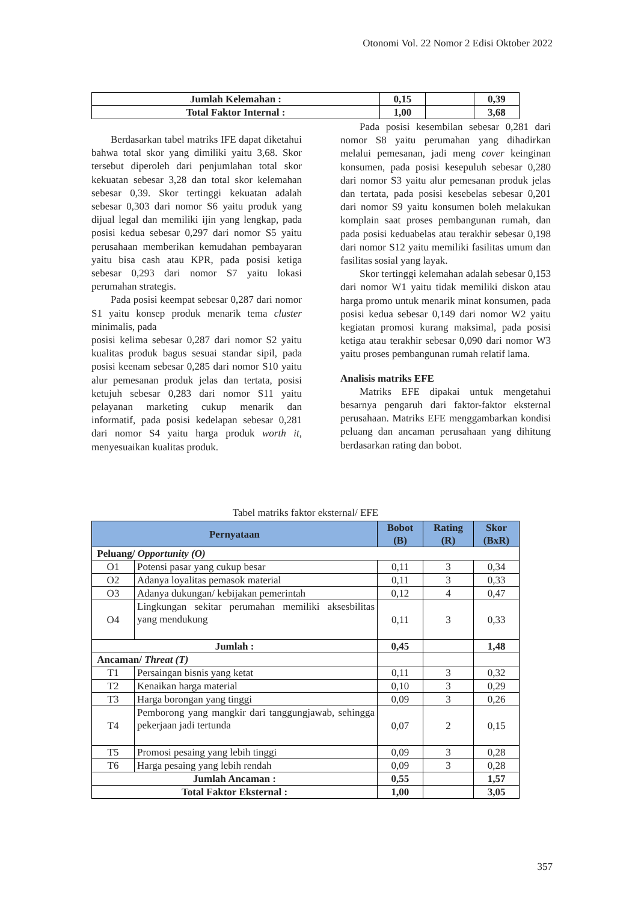Otonomi Vol. 22 Nomor 2 Edisi Oktober 2022
| Jumlah Kelemahan : | 0,15 | | 0,39 |
| Total Faktor Internal : | 1,00 | | 3,68 |
Berdasarkan tabel matriks IFE dapat diketahui bahwa total skor yang dimiliki yaitu 3,68. Skor tersebut diperoleh dari penjumlahan total skor kekuatan sebesar 3,28 dan total skor kelemahan sebesar 0,39. Skor tertinggi kekuatan adalah sebesar 0,303 dari nomor S6 yaitu produk yang dijual legal dan memiliki ijin yang lengkap, pada posisi kedua sebesar 0,297 dari nomor S5 yaitu perusahaan memberikan kemudahan pembayaran yaitu bisa cash atau KPR, pada posisi ketiga sebesar 0,293 dari nomor S7 yaitu lokasi perumahan strategis.
Pada posisi keempat sebesar 0,287 dari nomor S1 yaitu konsep produk menarik tema cluster minimalis, pada
posisi kelima sebesar 0,287 dari nomor S2 yaitu kualitas produk bagus sesuai standar sipil, pada posisi keenam sebesar 0,285 dari nomor S10 yaitu alur pemesanan produk jelas dan tertata, posisi ketujuh sebesar 0,283 dari nomor S11 yaitu pelayanan marketing cukup menarik dan informatif, pada posisi kedelapan sebesar 0,281 dari nomor S4 yaitu harga produk worth it, menyesuaikan kualitas produk.
Pada posisi kesembilan sebesar 0,281 dari nomor S8 yaitu perumahan yang dihadirkan melalui pemesanan, jadi meng cover keinginan konsumen, pada posisi kesepuluh sebesar 0,280 dari nomor S3 yaitu alur pemesanan produk jelas dan tertata, pada posisi kesebelas sebesar 0,201 dari nomor S9 yaitu konsumen boleh melakukan komplain saat proses pembangunan rumah, dan pada posisi keduabelas atau terakhir sebesar 0,198 dari nomor S12 yaitu memiliki fasilitas umum dan fasilitas sosial yang layak.
Skor tertinggi kelemahan adalah sebesar 0,153 dari nomor W1 yaitu tidak memiliki diskon atau harga promo untuk menarik minat konsumen, pada posisi kedua sebesar 0,149 dari nomor W2 yaitu kegiatan promosi kurang maksimal, pada posisi ketiga atau terakhir sebesar 0,090 dari nomor W3 yaitu proses pembangunan rumah relatif lama.
Analisis matriks EFE
Matriks EFE dipakai untuk mengetahui besarnya pengaruh dari faktor-faktor eksternal perusahaan. Matriks EFE menggambarkan kondisi peluang dan ancaman perusahaan yang dihitung berdasarkan rating dan bobot.
Tabel matriks faktor eksternal/ EFE
| Pernyataan | | Bobot (B) | Rating (R) | Skor (BxR) |
| --- | --- | --- | --- | --- |
| Peluang/ Opportunity (O) | | | | |
| O1 | Potensi pasar yang cukup besar | 0,11 | 3 | 0,34 |
| O2 | Adanya loyalitas pemasok material | 0,11 | 3 | 0,33 |
| O3 | Adanya dukungan/ kebijakan pemerintah | 0,12 | 4 | 0,47 |
| O4 | Lingkungan sekitar perumahan memiliki aksesbilitas yang mendukung | 0,11 | 3 | 0,33 |
| Jumlah : | | 0,45 | | 1,48 |
| Ancaman/ Threat (T) | | | | |
| T1 | Persaingan bisnis yang ketat | 0,11 | 3 | 0,32 |
| T2 | Kenaikan harga material | 0,10 | 3 | 0,29 |
| T3 | Harga borongan yang tinggi | 0,09 | 3 | 0,26 |
| T4 | Pemborong yang mangkir dari tanggungjawab, sehingga pekerjaan jadi tertunda | 0,07 | 2 | 0,15 |
| T5 | Promosi pesaing yang lebih tinggi | 0,09 | 3 | 0,28 |
| T6 | Harga pesaing yang lebih rendah | 0,09 | 3 | 0,28 |
| Jumlah Ancaman : | | 0,55 | | 1,57 |
| Total Faktor Eksternal : | | 1,00 | | 3,05 |
357